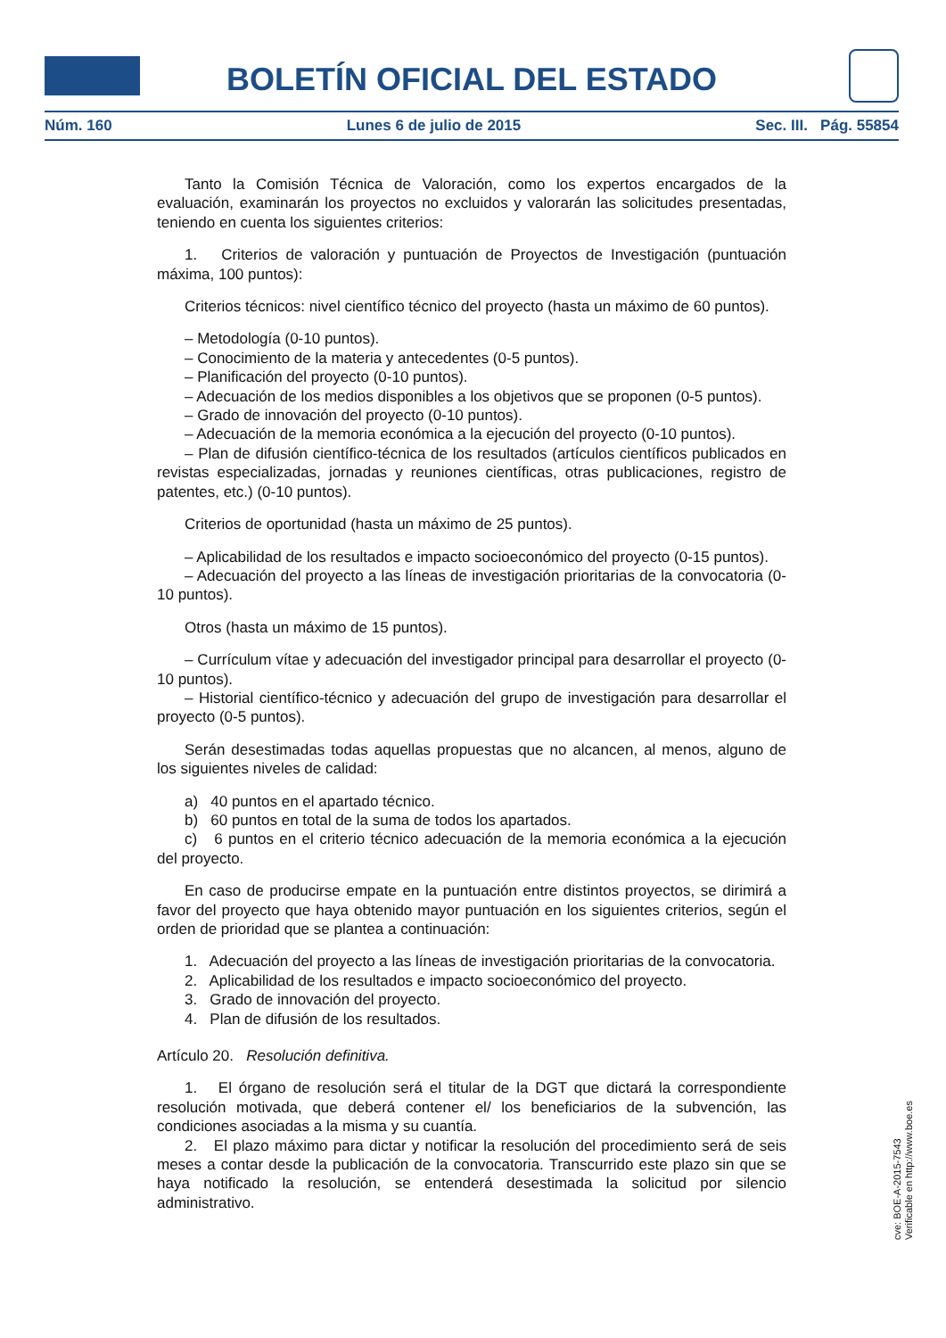BOLETÍN OFICIAL DEL ESTADO
Núm. 160 Lunes 6 de julio de 2015 Sec. III. Pág. 55854
Tanto la Comisión Técnica de Valoración, como los expertos encargados de la evaluación, examinarán los proyectos no excluidos y valorarán las solicitudes presentadas, teniendo en cuenta los siguientes criterios:
1. Criterios de valoración y puntuación de Proyectos de Investigación (puntuación máxima, 100 puntos):
Criterios técnicos: nivel científico técnico del proyecto (hasta un máximo de 60 puntos).
– Metodología (0-10 puntos).
– Conocimiento de la materia y antecedentes (0-5 puntos).
– Planificación del proyecto (0-10 puntos).
– Adecuación de los medios disponibles a los objetivos que se proponen (0-5 puntos).
– Grado de innovación del proyecto (0-10 puntos).
– Adecuación de la memoria económica a la ejecución del proyecto (0-10 puntos).
– Plan de difusión científico-técnica de los resultados (artículos científicos publicados en revistas especializadas, jornadas y reuniones científicas, otras publicaciones, registro de patentes, etc.) (0-10 puntos).
Criterios de oportunidad (hasta un máximo de 25 puntos).
– Aplicabilidad de los resultados e impacto socioeconómico del proyecto (0-15 puntos).
– Adecuación del proyecto a las líneas de investigación prioritarias de la convocatoria (0-10 puntos).
Otros (hasta un máximo de 15 puntos).
– Currículum vítae y adecuación del investigador principal para desarrollar el proyecto (0-10 puntos).
– Historial científico-técnico y adecuación del grupo de investigación para desarrollar el proyecto (0-5 puntos).
Serán desestimadas todas aquellas propuestas que no alcancen, al menos, alguno de los siguientes niveles de calidad:
a) 40 puntos en el apartado técnico.
b) 60 puntos en total de la suma de todos los apartados.
c) 6 puntos en el criterio técnico adecuación de la memoria económica a la ejecución del proyecto.
En caso de producirse empate en la puntuación entre distintos proyectos, se dirimirá a favor del proyecto que haya obtenido mayor puntuación en los siguientes criterios, según el orden de prioridad que se plantea a continuación:
1. Adecuación del proyecto a las líneas de investigación prioritarias de la convocatoria.
2. Aplicabilidad de los resultados e impacto socioeconómico del proyecto.
3. Grado de innovación del proyecto.
4. Plan de difusión de los resultados.
Artículo 20. Resolución definitiva.
1. El órgano de resolución será el titular de la DGT que dictará la correspondiente resolución motivada, que deberá contener el/ los beneficiarios de la subvención, las condiciones asociadas a la misma y su cuantía.
2. El plazo máximo para dictar y notificar la resolución del procedimiento será de seis meses a contar desde la publicación de la convocatoria. Transcurrido este plazo sin que se haya notificado la resolución, se entenderá desestimada la solicitud por silencio administrativo.
cve: BOE-A-2015-7543
Verificable en http://www.boe.es